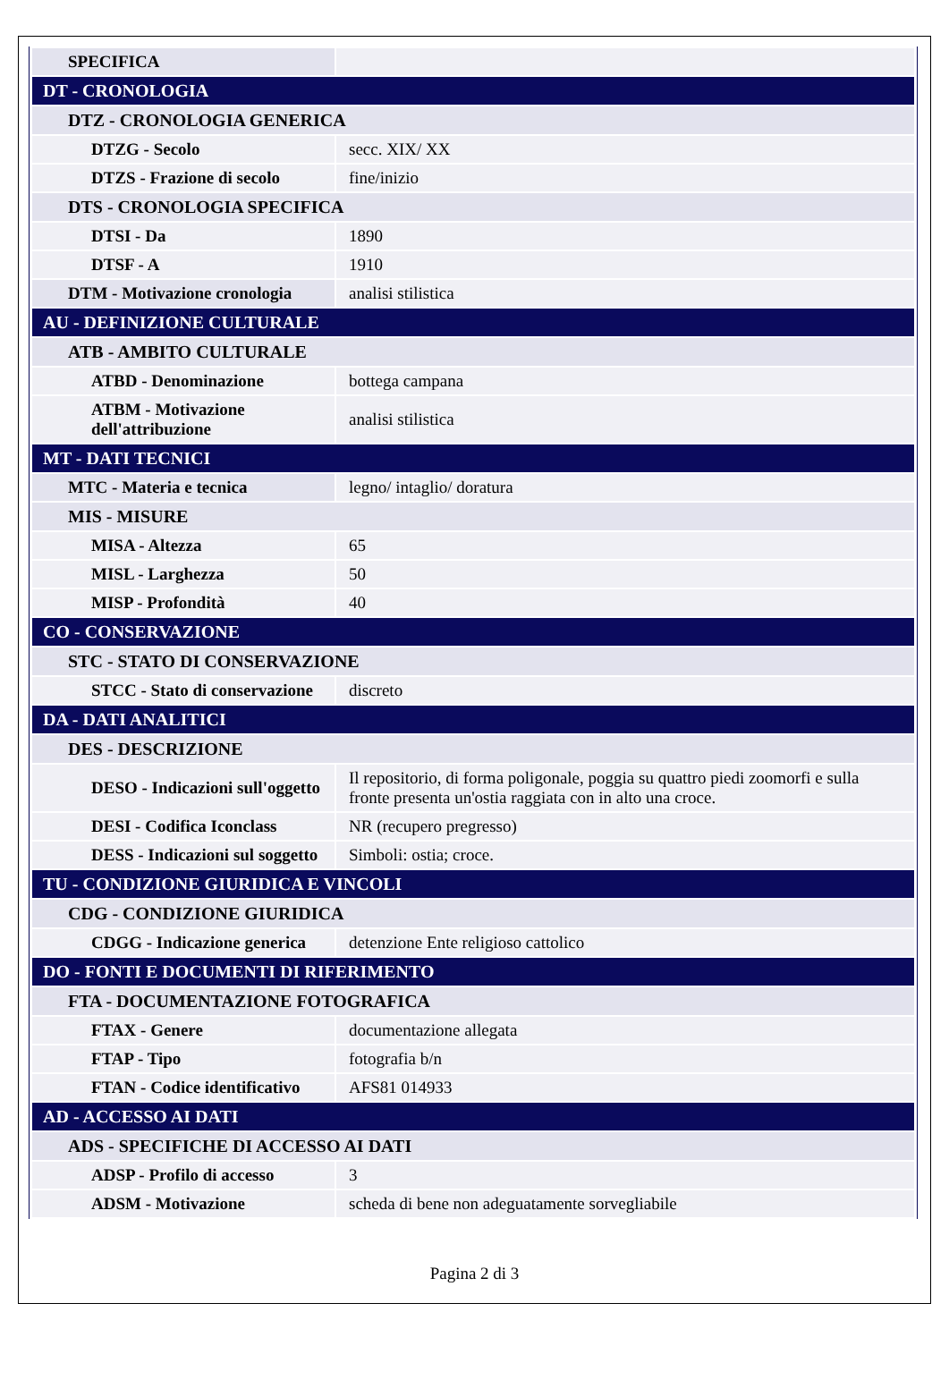| SPECIFICA | |
| DT - CRONOLOGIA | |
| DTZ - CRONOLOGIA GENERICA | |
| DTZG - Secolo | secc. XIX/ XX |
| DTZS - Frazione di secolo | fine/inizio |
| DTS - CRONOLOGIA SPECIFICA | |
| DTSI - Da | 1890 |
| DTSF - A | 1910 |
| DTM - Motivazione cronologia | analisi stilistica |
| AU - DEFINIZIONE CULTURALE | |
| ATB - AMBITO CULTURALE | |
| ATBD - Denominazione | bottega campana |
| ATBM - Motivazione dell'attribuzione | analisi stilistica |
| MT - DATI TECNICI | |
| MTC - Materia e tecnica | legno/ intaglio/ doratura |
| MIS - MISURE | |
| MISA - Altezza | 65 |
| MISL - Larghezza | 50 |
| MISP - Profondità | 40 |
| CO - CONSERVAZIONE | |
| STC - STATO DI CONSERVAZIONE | |
| STCC - Stato di conservazione | discreto |
| DA - DATI ANALITICI | |
| DES - DESCRIZIONE | |
| DESO - Indicazioni sull'oggetto | Il repositorio, di forma poligonale, poggia su quattro piedi zoomorfi e sulla fronte presenta un'ostia raggiata con in alto una croce. |
| DESI - Codifica Iconclass | NR (recupero pregresso) |
| DESS - Indicazioni sul soggetto | Simboli: ostia; croce. |
| TU - CONDIZIONE GIURIDICA E VINCOLI | |
| CDG - CONDIZIONE GIURIDICA | |
| CDGG - Indicazione generica | detenzione Ente religioso cattolico |
| DO - FONTI E DOCUMENTI DI RIFERIMENTO | |
| FTA - DOCUMENTAZIONE FOTOGRAFICA | |
| FTAX - Genere | documentazione allegata |
| FTAP - Tipo | fotografia b/n |
| FTAN - Codice identificativo | AFS81 014933 |
| AD - ACCESSO AI DATI | |
| ADS - SPECIFICHE DI ACCESSO AI DATI | |
| ADSP - Profilo di accesso | 3 |
| ADSM - Motivazione | scheda di bene non adeguatamente sorvegliabile |
Pagina 2 di 3